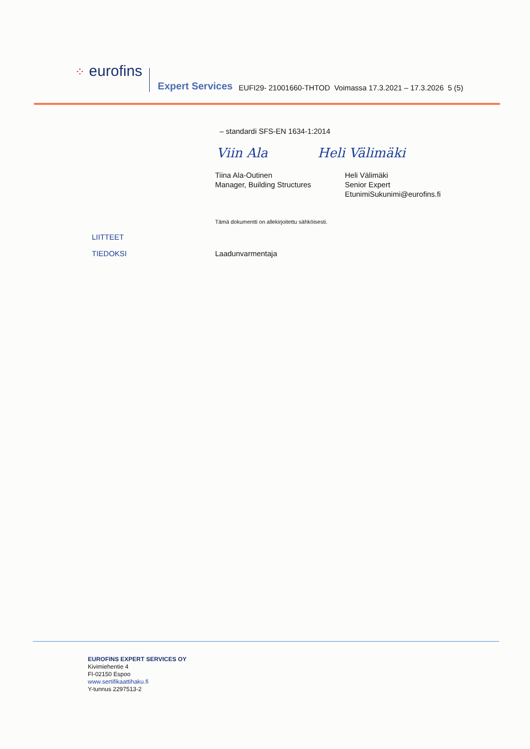⁘ eurofins
Expert Services EUFI29- 21001660-THTOD Voimassa 17.3.2021 – 17.3.2026 5 (5)
– standardi SFS-EN 1634-1:2014
Viin Ala Heli Välimäki
Tiina Ala-Outinen
Manager, Building Structures
Heli Välimäki
Senior Expert
EtunimiSukunimi@eurofins.fi
Tämä dokumentti on allekirjoitettu sähköisesti.
LIITTEET
TIEDOKSI Laadunvarmentaja
EUROFINS EXPERT SERVICES OY
Kivimiehentie 4
FI-02150 Espoo
www.sertifikaattihaku.fi
Y-tunnus 2297513-2